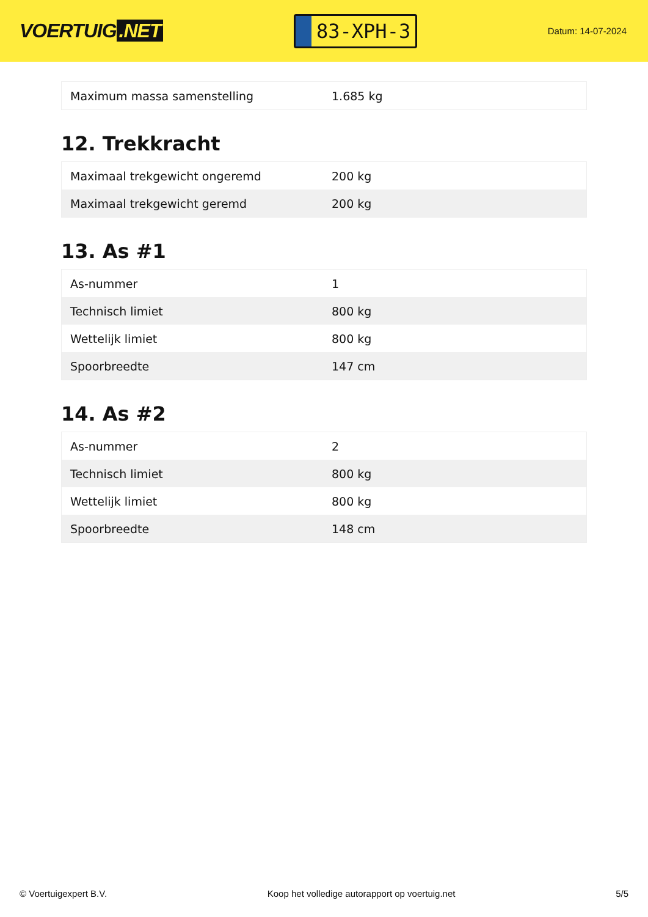VOERTUIG.NET
83-XPH-3
Datum: 14-07-2024
| Maximum massa samenstelling | 1.685 kg |
12. Trekkracht
| Maximaal trekgewicht ongeremd | 200 kg |
| Maximaal trekgewicht geremd | 200 kg |
13. As #1
| As-nummer | 1 |
| Technisch limiet | 800 kg |
| Wettelijk limiet | 800 kg |
| Spoorbreedte | 147 cm |
14. As #2
| As-nummer | 2 |
| Technisch limiet | 800 kg |
| Wettelijk limiet | 800 kg |
| Spoorbreedte | 148 cm |
© Voertuigexpert B.V. Koop het volledige autorapport op voertuig.net 5/5